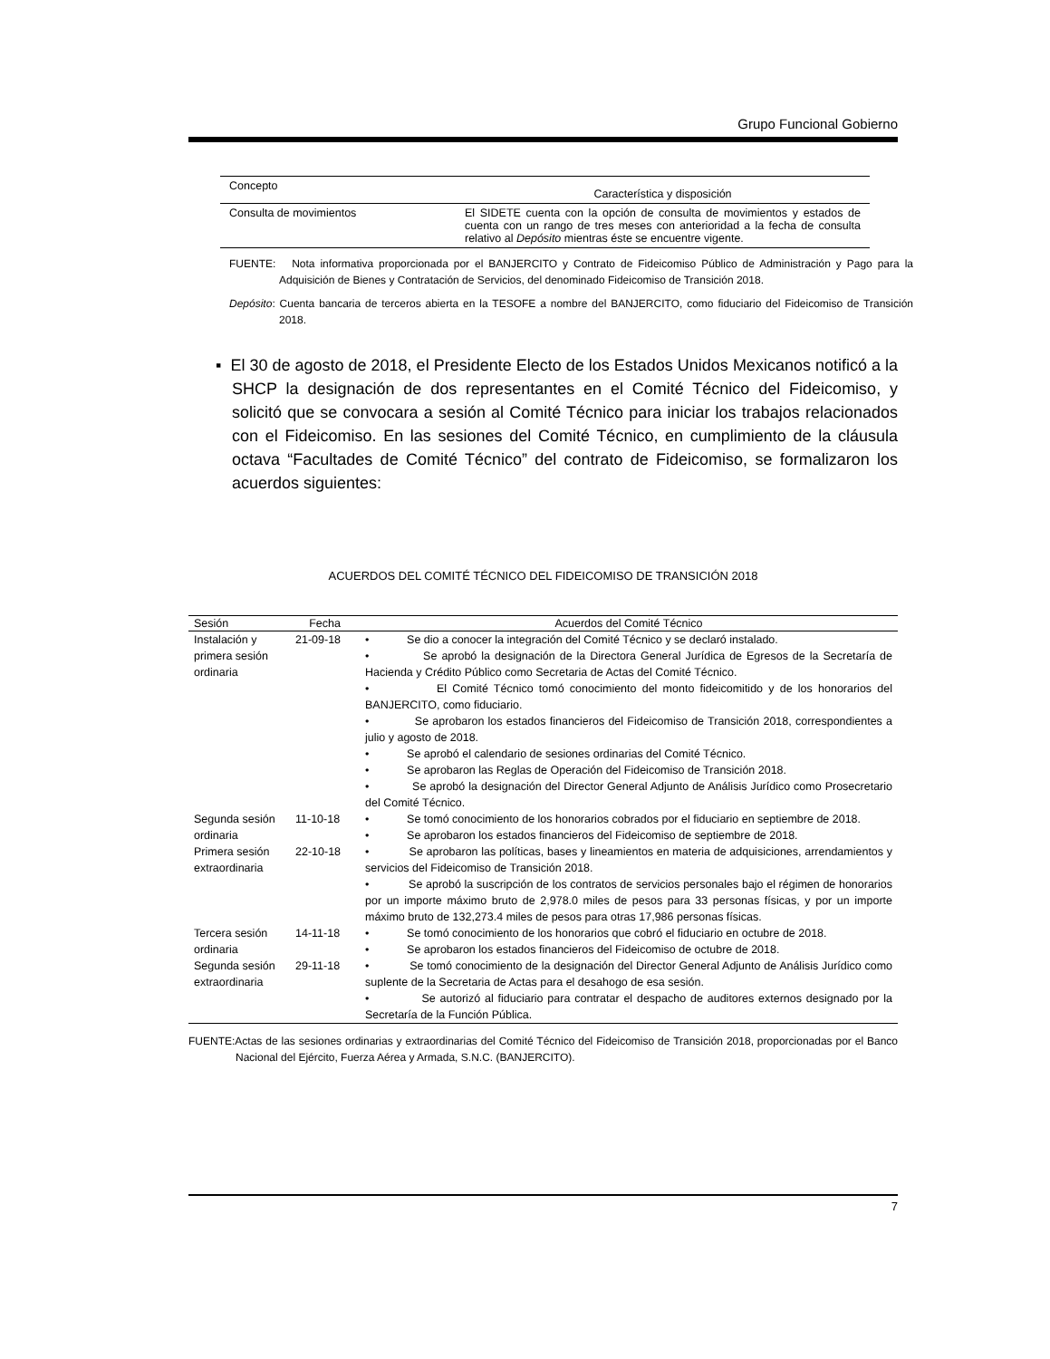Grupo Funcional Gobierno
| Concepto | Característica y disposición |
| --- | --- |
| Consulta de movimientos | El SIDETE cuenta con la opción de consulta de movimientos y estados de cuenta con un rango de tres meses con anterioridad a la fecha de consulta relativo al Depósito mientras éste se encuentre vigente. |
FUENTE: Nota informativa proporcionada por el BANJERCITO y Contrato de Fideicomiso Público de Administración y Pago para la Adquisición de Bienes y Contratación de Servicios, del denominado Fideicomiso de Transición 2018.
Depósito: Cuenta bancaria de terceros abierta en la TESOFE a nombre del BANJERCITO, como fiduciario del Fideicomiso de Transición 2018.
▪ El 30 de agosto de 2018, el Presidente Electo de los Estados Unidos Mexicanos notificó a la SHCP la designación de dos representantes en el Comité Técnico del Fideicomiso, y solicitó que se convocara a sesión al Comité Técnico para iniciar los trabajos relacionados con el Fideicomiso. En las sesiones del Comité Técnico, en cumplimiento de la cláusula octava “Facultades de Comité Técnico” del contrato de Fideicomiso, se formalizaron los acuerdos siguientes:
ACUERDOS DEL COMITÉ TÉCNICO DEL FIDEICOMISO DE TRANSICIÓN 2018
| Sesión | Fecha | Acuerdos del Comité Técnico |
| --- | --- | --- |
| Instalación y primera sesión ordinaria | 21-09-18 | • Se dio a conocer la integración del Comité Técnico y se declaró instalado. • Se aprobó la designación de la Directora General Jurídica de Egresos de la Secretaría de Hacienda y Crédito Público como Secretaria de Actas del Comité Técnico. • El Comité Técnico tomó conocimiento del monto fideicomitido y de los honorarios del BANJERCITO, como fiduciario. • Se aprobaron los estados financieros del Fideicomiso de Transición 2018, correspondientes a julio y agosto de 2018. • Se aprobó el calendario de sesiones ordinarias del Comité Técnico. • Se aprobaron las Reglas de Operación del Fideicomiso de Transición 2018. • Se aprobó la designación del Director General Adjunto de Análisis Jurídico como Prosecretario del Comité Técnico. |
| Segunda sesión ordinaria | 11-10-18 | • Se tomó conocimiento de los honorarios cobrados por el fiduciario en septiembre de 2018. • Se aprobaron los estados financieros del Fideicomiso de septiembre de 2018. |
| Primera sesión extraordinaria | 22-10-18 | • Se aprobaron las políticas, bases y lineamientos en materia de adquisiciones, arrendamientos y servicios del Fideicomiso de Transición 2018. • Se aprobó la suscripción de los contratos de servicios personales bajo el régimen de honorarios por un importe máximo bruto de 2,978.0 miles de pesos para 33 personas físicas, y por un importe máximo bruto de 132,273.4 miles de pesos para otras 17,986 personas físicas. |
| Tercera sesión ordinaria | 14-11-18 | • Se tomó conocimiento de los honorarios que cobró el fiduciario en octubre de 2018. • Se aprobaron los estados financieros del Fideicomiso de octubre de 2018. |
| Segunda sesión extraordinaria | 29-11-18 | • Se tomó conocimiento de la designación del Director General Adjunto de Análisis Jurídico como suplente de la Secretaria de Actas para el desahogo de esa sesión. • Se autorizó al fiduciario para contratar el despacho de auditores externos designado por la Secretaría de la Función Pública. |
FUENTE:Actas de las sesiones ordinarias y extraordinarias del Comité Técnico del Fideicomiso de Transición 2018, proporcionadas por el Banco Nacional del Ejército, Fuerza Aérea y Armada, S.N.C. (BANJERCITO).
7